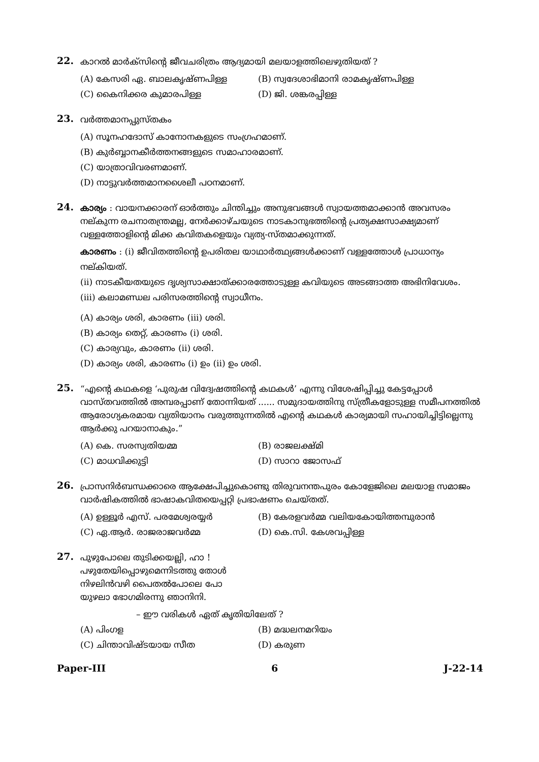22.
കാറൽ മാർക്സിന്റെ ജീവചരിത്രം ആദ്യമായി മലയാളത്തിലെഴുതിയത് ?
(A) കേസരി ഏ. ബാലകൃഷ്ണപിള്ള (B) സ്വദേശാഭിമാനി രാമകൃഷ്ണപിള്ള
(C) കൈനിക്കര കുമാരപിള്ള (D) ജി. ശങ്കരപ്പിള്ള
23.
വർത്തമാനപ്പുസ്തകം
(A) സൂനഹദോസ് കാനോനകളുടെ സംഗ്രഹമാണ്.
(B) കുർബ്ബാനകീർത്തനങ്ങളുടെ സമാഹാരമാണ്.
(C) യാത്രാവിവരണമാണ്.
(D) നാട്ടുവർത്തമാനശൈലീ പഠനമാണ്.
24.
കാര്യം : വായനക്കാരന് ഓർത്തും ചിന്തിച്ചും അനുഭവങ്ങൾ സ്വായത്തമാക്കാൻ അവസരം നല്കുന്ന രചനാതന്ത്രമല്ല, നേർക്കാഴ്ചയുടെ നാടകാനുഭത്തിന്റെ പ്രത്യക്ഷസാക്ഷ്യമാണ് വള്ളത്തോളിന്റെ മിക്ക കവിതകളെയും വ്യത്യ-സ്തമാക്കുന്നത്.
കാരണം : (i) ജീവിതത്തിന്റെ ഉപരിതല യാഥാർത്ഥ്യങ്ങൾക്കാണ് വള്ളത്തോൾ പ്രാധാന്യം നല്കിയത്.
(ii) നാടകീയതയുടെ ദൃശ്യസാക്ഷാത്ക്കാരത്തോടുള്ള കവിയുടെ അടങ്ങാത്ത അഭിനിവേശം.
(iii) കലാമണ്ഡല പരിസരത്തിന്റെ സ്വാധീനം.
(A) കാര്യം ശരി, കാരണം (iii) ശരി.
(B) കാര്യം തെറ്റ്, കാരണം (i) ശരി.
(C) കാര്യവും, കാരണം (ii) ശരി.
(D) കാര്യം ശരി, കാരണം (i) ഉം (ii) ഉം ശരി.
25.
“എന്റെ കഥകളെ ‘പുരുഷ വിദ്വേഷത്തിന്റെ കഥകൾ’ എന്നു വിശേഷിപ്പിച്ചു കേട്ടപ്പോൾ വാസ്തവത്തിൽ അമ്പരപ്പാണ് തോന്നിയത് ...... സമുദായത്തിനു സ്ത്രീകളോടുള്ള സമീപനത്തിൽ ആരോഗ്യകരമായ വ്യതിയാനം വരുത്തുന്നതിൽ എന്റെ കഥകൾ കാര്യമായി സഹായിച്ചിട്ടില്ലെന്നു ആർക്കു പറയാനാകും.”
(A) കെ. സരസ്വതിയമ്മ (B) രാജലക്ഷ്മി
(C) മാധവിക്കുട്ടി (D) സാറാ ജോസഫ്
26.
പ്രാസനിർബന്ധക്കാരെ ആക്ഷേപിച്ചുകൊണ്ടു തിരുവനന്തപുരം കോളേജിലെ മലയാള സമാജം വാർഷികത്തിൽ ഭാഷാകവിതയെപ്പറ്റി പ്രഭാഷണം ചെയ്തത്.
(A) ഉള്ളൂർ എസ്. പരമേശ്വരയ്യർ (B) കേരളവർമ്മ വലിയകോയിത്തമ്പുരാൻ
(C) ഏ.ആർ. രാജരാജവർമ്മ (D) കെ.സി. കേശവപ്പിള്ള
27.
പുഴുപോലെ തുടിക്കയല്ലി, ഹാ !
പഴുതേയിപ്പൊഴുമെന്നിടത്തു തോൾ
നിഴലിൻവഴി പൈതൽപോലെ പോ
യുഴലാ ഭോഗമിരന്നു ഞാനിനി.
– ഈ വരികൾ ഏത് കൃതിയിലേത് ?
(A) പിംഗള (B) മദ്ധലനമറിയം
(C) ചിന്താവിഷ്ടയായ സീത (D) കരുണ
Paper-III 6 J-22-14